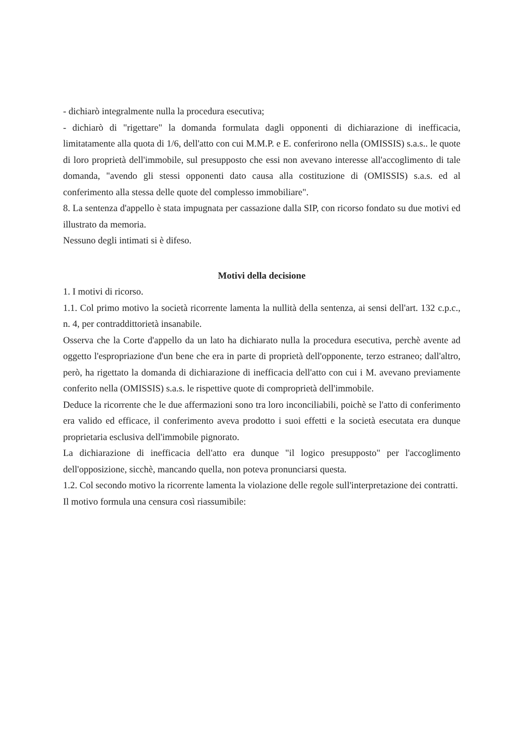- dichiarò integralmente nulla la procedura esecutiva;
- dichiarò di "rigettare" la domanda formulata dagli opponenti di dichiarazione di inefficacia, limitatamente alla quota di 1/6, dell'atto con cui M.M.P. e E. conferirono nella (OMISSIS) s.a.s.. le quote di loro proprietà dell'immobile, sul presupposto che essi non avevano interesse all'accoglimento di tale domanda, "avendo gli stessi opponenti dato causa alla costituzione di (OMISSIS) s.a.s. ed al conferimento alla stessa delle quote del complesso immobiliare".
8. La sentenza d'appello è stata impugnata per cassazione dalla SIP, con ricorso fondato su due motivi ed illustrato da memoria.
Nessuno degli intimati si è difeso.
Motivi della decisione
1. I motivi di ricorso.
1.1. Col primo motivo la società ricorrente lamenta la nullità della sentenza, ai sensi dell'art. 132 c.p.c., n. 4, per contraddittorietà insanabile.
Osserva che la Corte d'appello da un lato ha dichiarato nulla la procedura esecutiva, perchè avente ad oggetto l'espropriazione d'un bene che era in parte di proprietà dell'opponente, terzo estraneo; dall'altro, però, ha rigettato la domanda di dichiarazione di inefficacia dell'atto con cui i M. avevano previamente conferito nella (OMISSIS) s.a.s. le rispettive quote di comproprietà dell'immobile.
Deduce la ricorrente che le due affermazioni sono tra loro inconciliabili, poichè se l'atto di conferimento era valido ed efficace, il conferimento aveva prodotto i suoi effetti e la società esecutata era dunque proprietaria esclusiva dell'immobile pignorato.
La dichiarazione di inefficacia dell'atto era dunque "il logico presupposto" per l'accoglimento dell'opposizione, sicchè, mancando quella, non poteva pronunciarsi questa.
1.2. Col secondo motivo la ricorrente lamenta la violazione delle regole sull'interpretazione dei contratti.
Il motivo formula una censura così riassumibile: